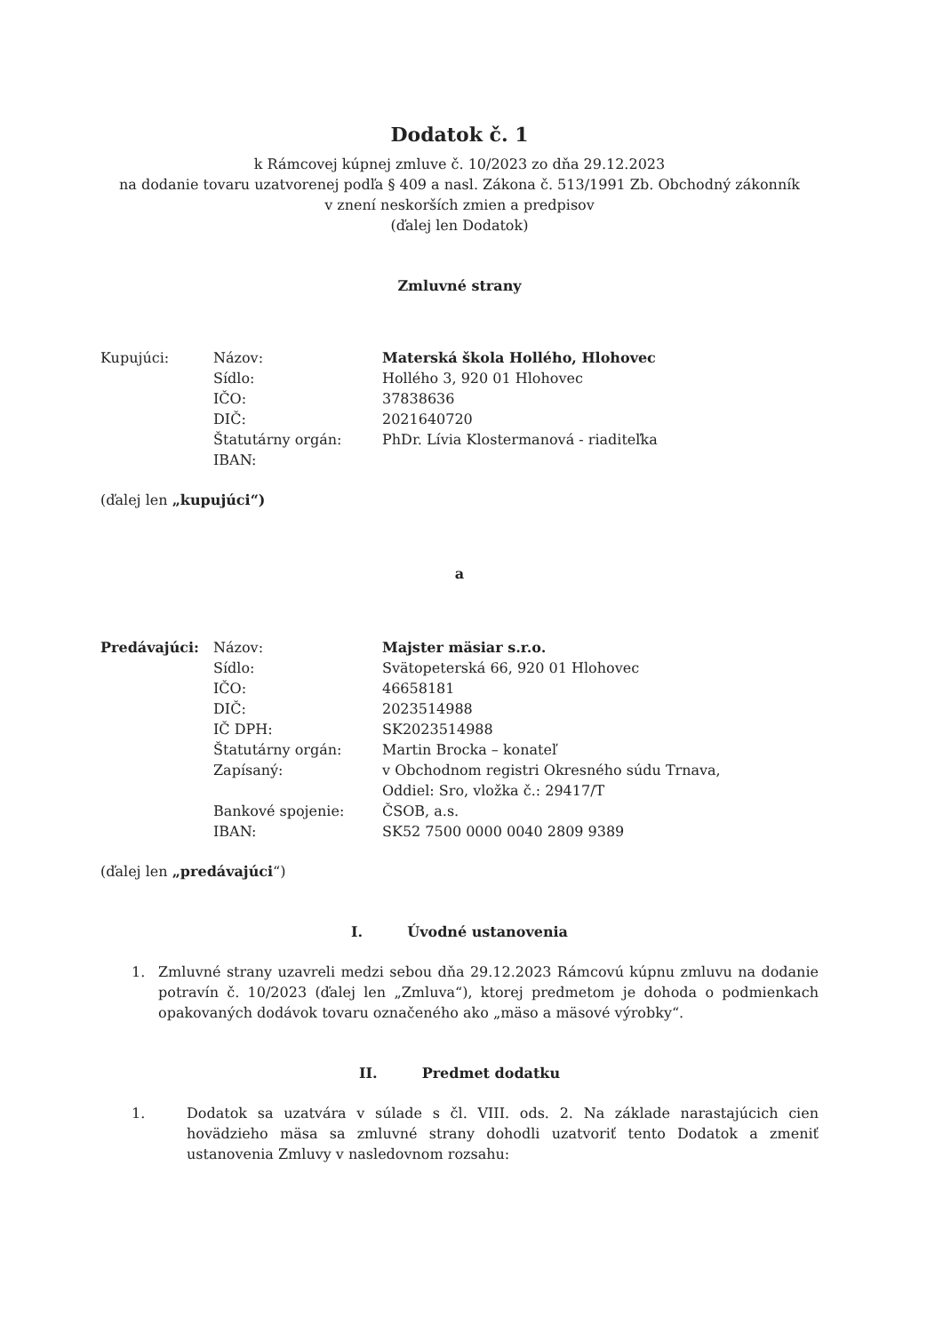Dodatok č. 1
k Rámcovej kúpnej zmluve č. 10/2023 zo dňa 29.12.2023
na dodanie tovaru uzatvorenej podľa § 409 a nasl. Zákona č. 513/1991 Zb. Obchodný zákonník
v znení neskorších zmien a predpisov
(ďalej len Dodatok)
Zmluvné strany
| Kupujúci: | Názov: | Materská škola Hollého, Hlohovec |
| | Sídlo: | Hollého 3, 920 01 Hlohovec |
| | IČO: | 37838636 |
| | DIČ: | 2021640720 |
| | Štatutárny orgán: | PhDr. Lívia Klostermanová - riaditeľka |
| | IBAN: | |
(ďalej len „kupujúci“)
a
| Predávajúci: | Názov: | Majster mäsiar s.r.o. |
| | Sídlo: | Svätopeterská 66, 920 01 Hlohovec |
| | IČO: | 46658181 |
| | DIČ: | 2023514988 |
| | IČ DPH: | SK2023514988 |
| | Štatutárny orgán: | Martin Brocka – konateľ |
| | Zapísaný: | v Obchodnom registri Okresného súdu Trnava, Oddiel: Sro, vložka č.: 29417/T |
| | Bankové spojenie: | ČSOB, a.s. |
| | IBAN: | SK52 7500 0000 0040 2809 9389 |
(ďalej len „predávajúci“)
I. Úvodné ustanovenia
1. Zmluvné strany uzavreli medzi sebou dňa 29.12.2023 Rámcovú kúpnu zmluvu na dodanie potravín č. 10/2023 (ďalej len „Zmluva“), ktorej predmetom je dohoda o podmienkach opakovaných dodávok tovaru označeného ako „mäso a mäsové výrobky“.
II. Predmet dodatku
1. Dodatok sa uzatvára v súlade s čl. VIII. ods. 2. Na základe narastajúcich cien hovädzieho mäsa sa zmluvné strany dohodli uzatvoriť tento Dodatok a zmeniť ustanovenia Zmluvy v nasledovnom rozsahu: